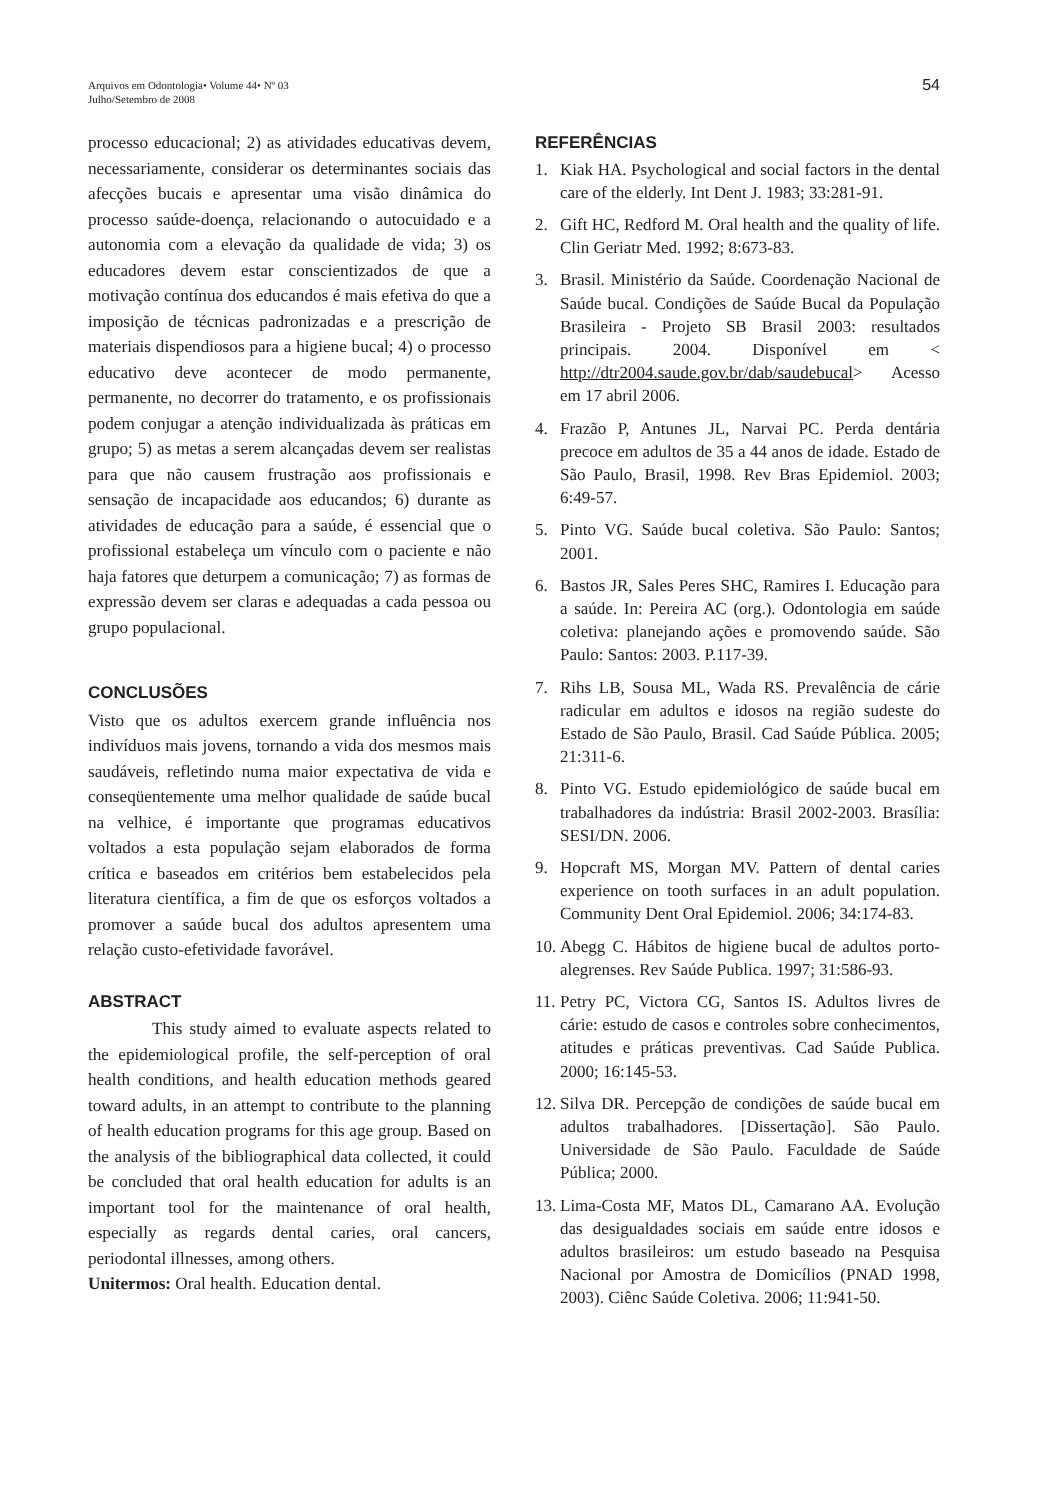Arquivos em Odontologia• Volume 44• Nº 03
Julho/Setembro de 2008
54
processo educacional; 2) as atividades educativas devem, necessariamente, considerar os determinantes sociais das afecções bucais e apresentar uma visão dinâmica do processo saúde-doença, relacionando o autocuidado e a autonomia com a elevação da qualidade de vida; 3) os educadores devem estar conscientizados de que a motivação contínua dos educandos é mais efetiva do que a imposição de técnicas padronizadas e a prescrição de materiais dispendiosos para a higiene bucal; 4) o processo educativo deve acontecer de modo permanente, permanente, no decorrer do tratamento, e os profissionais podem conjugar a atenção individualizada às práticas em grupo; 5) as metas a serem alcançadas devem ser realistas para que não causem frustração aos profissionais e sensação de incapacidade aos educandos; 6) durante as atividades de educação para a saúde, é essencial que o profissional estabeleça um vínculo com o paciente e não haja fatores que deturpem a comunicação; 7) as formas de expressão devem ser claras e adequadas a cada pessoa ou grupo populacional.
CONCLUSÕES
Visto que os adultos exercem grande influência nos indivíduos mais jovens, tornando a vida dos mesmos mais saudáveis, refletindo numa maior expectativa de vida e conseqüentemente uma melhor qualidade de saúde bucal na velhice, é importante que programas educativos voltados a esta população sejam elaborados de forma crítica e baseados em critérios bem estabelecidos pela literatura científica, a fim de que os esforços voltados a promover a saúde bucal dos adultos apresentem uma relação custo-efetividade favorável.
ABSTRACT
This study aimed to evaluate aspects related to the epidemiological profile, the self-perception of oral health conditions, and health education methods geared toward adults, in an attempt to contribute to the planning of health education programs for this age group. Based on the analysis of the bibliographical data collected, it could be concluded that oral health education for adults is an important tool for the maintenance of oral health, especially as regards dental caries, oral cancers, periodontal illnesses, among others.
Unitermos: Oral health. Education dental.
REFERÊNCIAS
1. Kiak HA. Psychological and social factors in the dental care of the elderly. Int Dent J. 1983; 33:281-91.
2. Gift HC, Redford M. Oral health and the quality of life. Clin Geriatr Med. 1992; 8:673-83.
3. Brasil. Ministério da Saúde. Coordenação Nacional de Saúde bucal. Condições de Saúde Bucal da População Brasileira - Projeto SB Brasil 2003: resultados principais. 2004. Disponível em < http://dtr2004.saude.gov.br/dab/saudebucal> Acesso em 17 abril 2006.
4. Frazão P, Antunes JL, Narvai PC. Perda dentária precoce em adultos de 35 a 44 anos de idade. Estado de São Paulo, Brasil, 1998. Rev Bras Epidemiol. 2003; 6:49-57.
5. Pinto VG. Saúde bucal coletiva. São Paulo: Santos; 2001.
6. Bastos JR, Sales Peres SHC, Ramires I. Educação para a saúde. In: Pereira AC (org.). Odontologia em saúde coletiva: planejando ações e promovendo saúde. São Paulo: Santos: 2003. P.117-39.
7. Rihs LB, Sousa ML, Wada RS. Prevalência de cárie radicular em adultos e idosos na região sudeste do Estado de São Paulo, Brasil. Cad Saúde Pública. 2005; 21:311-6.
8. Pinto VG. Estudo epidemiológico de saúde bucal em trabalhadores da indústria: Brasil 2002-2003. Brasília: SESI/DN. 2006.
9. Hopcraft MS, Morgan MV. Pattern of dental caries experience on tooth surfaces in an adult population. Community Dent Oral Epidemiol. 2006; 34:174-83.
10. Abegg C. Hábitos de higiene bucal de adultos porto-alegrenses. Rev Saúde Publica. 1997; 31:586-93.
11. Petry PC, Victora CG, Santos IS. Adultos livres de cárie: estudo de casos e controles sobre conhecimentos, atitudes e práticas preventivas. Cad Saúde Publica. 2000; 16:145-53.
12. Silva DR. Percepção de condições de saúde bucal em adultos trabalhadores. [Dissertação]. São Paulo. Universidade de São Paulo. Faculdade de Saúde Pública; 2000.
13. Lima-Costa MF, Matos DL, Camarano AA. Evolução das desigualdades sociais em saúde entre idosos e adultos brasileiros: um estudo baseado na Pesquisa Nacional por Amostra de Domicílios (PNAD 1998, 2003). Ciênc Saúde Coletiva. 2006; 11:941-50.